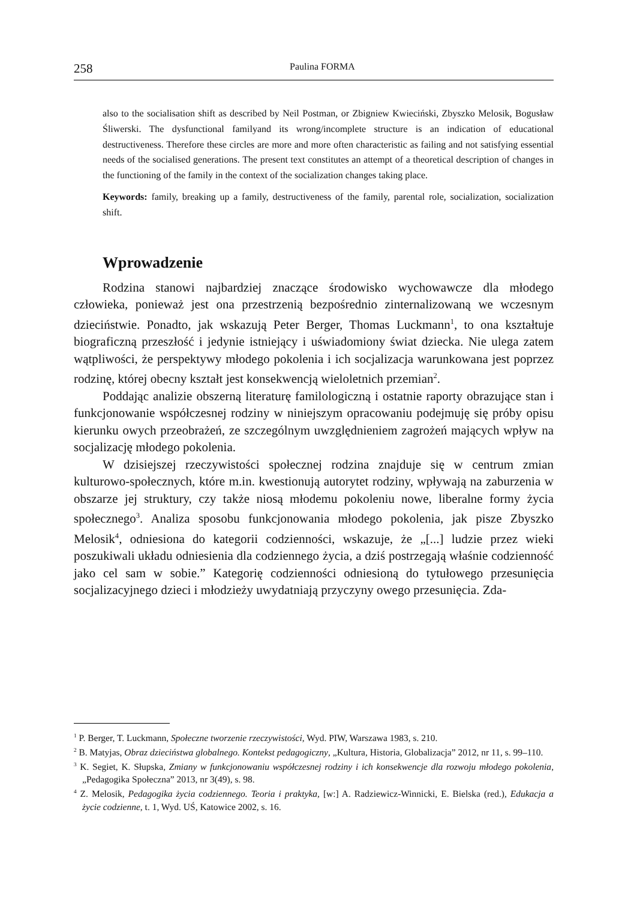258 Paulina FORMA
also to the socialisation shift as described by Neil Postman, or Zbigniew Kwieciński, Zbyszko Melosik, Bogusław Śliwerski. The dysfunctional familyand its wrong/incomplete structure is an indication of educational destructiveness. Therefore these circles are more and more often characteristic as failing and not satisfying essential needs of the socialised generations. The present text constitutes an attempt of a theoretical description of changes in the functioning of the family in the context of the socialization changes taking place.
Keywords: family, breaking up a family, destructiveness of the family, parental role, socialization, socialization shift.
Wprowadzenie
Rodzina stanowi najbardziej znaczące środowisko wychowawcze dla młodego człowieka, ponieważ jest ona przestrzenią bezpośrednio zinternalizowaną we wczesnym dzieciństwie. Ponadto, jak wskazują Peter Berger, Thomas Luckmann<sup>1</sup>, to ona kształtuje biograficzną przeszłość i jedynie istniejący i uświadomiony świat dziecka. Nie ulega zatem wątpliwości, że perspektywy młodego pokolenia i ich socjalizacja warunkowana jest poprzez rodzinę, której obecny kształt jest konsekwencją wieloletnich przemian<sup>2</sup>.
Poddając analizie obszerną literaturę familologiczną i ostatnie raporty obrazujące stan i funkcjonowanie współczesnej rodziny w niniejszym opracowaniu podejmuję się próby opisu kierunku owych przeobrażeń, ze szczególnym uwzględnieniem zagrożeń mających wpływ na socjalizację młodego pokolenia.
W dzisiejszej rzeczywistości społecznej rodzina znajduje się w centrum zmian kulturowo-społecznych, które m.in. kwestionują autorytet rodziny, wpływają na zaburzenia w obszarze jej struktury, czy także niosą młodemu pokoleniu nowe, liberalne formy życia społecznego<sup>3</sup>. Analiza sposobu funkcjonowania młodego pokolenia, jak pisze Zbyszko Melosik<sup>4</sup>, odniesiona do kategorii codzienności, wskazuje, że „[...] ludzie przez wieki poszukiwali układu odniesienia dla codziennego życia, a dziś postrzegają właśnie codzienność jako cel sam w sobie.” Kategorię codzienności odniesioną do tytułowego przesunięcia socjalizacyjnego dzieci i młodzieży uwydatniają przyczyny owego przesunięcia. Zda-
<sup>1</sup> P. Berger, T. Luckmann, Społeczne tworzenie rzeczywistości, Wyd. PIW, Warszawa 1983, s. 210.
<sup>2</sup> B. Matyjas, Obraz dzieciństwa globalnego. Kontekst pedagogiczny, „Kultura, Historia, Globalizacja” 2012, nr 11, s. 99–110.
<sup>3</sup> K. Segiet, K. Słupska, Zmiany w funkcjonowaniu współczesnej rodziny i ich konsekwencje dla rozwoju młodego pokolenia, „Pedagogika Społeczna” 2013, nr 3(49), s. 98.
<sup>4</sup> Z. Melosik, Pedagogika życia codziennego. Teoria i praktyka, [w:] A. Radziewicz-Winnicki, E. Bielska (red.), Edukacja a życie codzienne, t. 1, Wyd. UŚ, Katowice 2002, s. 16.